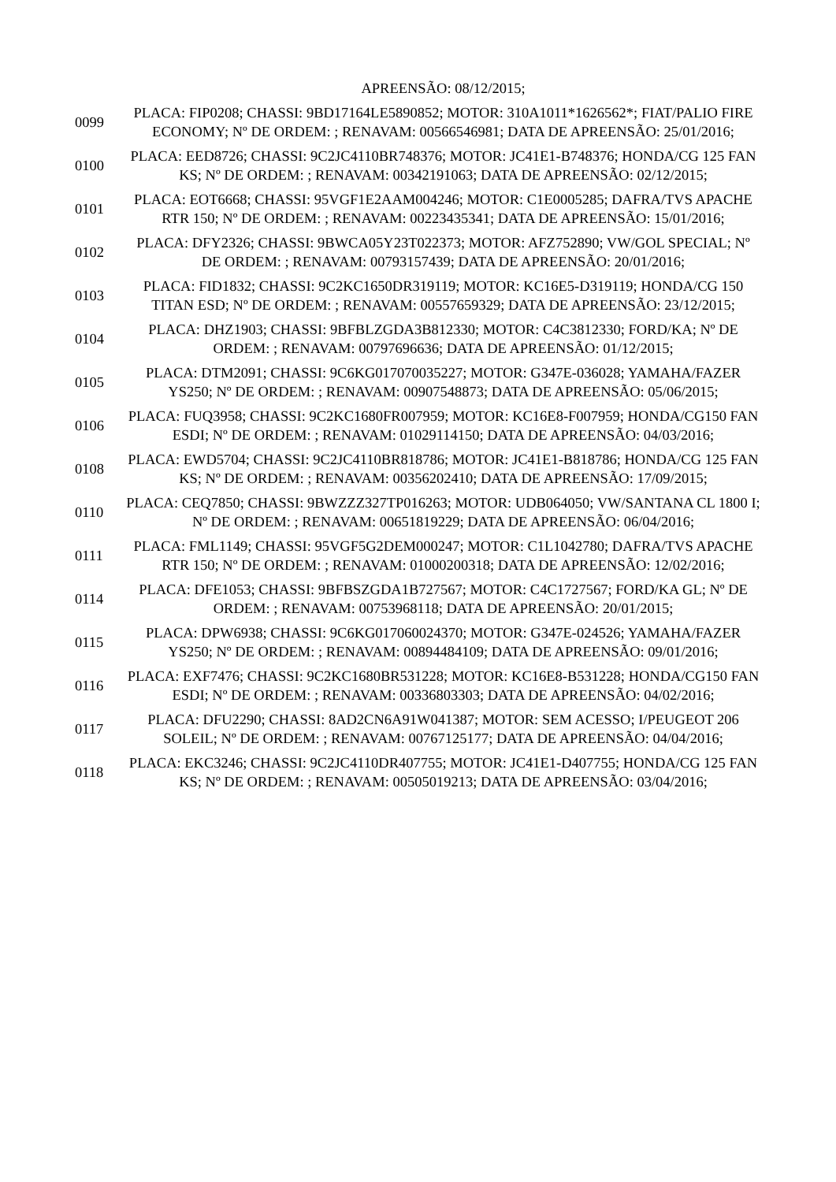| | APREENSÃO: 08/12/2015; |
| 0099 | PLACA: FIP0208; CHASSI: 9BD17164LE5890852; MOTOR: 310A1011*1626562*; FIAT/PALIO FIRE ECONOMY; Nº DE ORDEM: ; RENAVAM: 00566546981; DATA DE APREENSÃO: 25/01/2016; |
| 0100 | PLACA: EED8726; CHASSI: 9C2JC4110BR748376; MOTOR: JC41E1-B748376; HONDA/CG 125 FAN KS; Nº DE ORDEM: ; RENAVAM: 00342191063; DATA DE APREENSÃO: 02/12/2015; |
| 0101 | PLACA: EOT6668; CHASSI: 95VGF1E2AAM004246; MOTOR: C1E0005285; DAFRA/TVS APACHE RTR 150; Nº DE ORDEM: ; RENAVAM: 00223435341; DATA DE APREENSÃO: 15/01/2016; |
| 0102 | PLACA: DFY2326; CHASSI: 9BWCA05Y23T022373; MOTOR: AFZ752890; VW/GOL SPECIAL; Nº DE ORDEM: ; RENAVAM: 00793157439; DATA DE APREENSÃO: 20/01/2016; |
| 0103 | PLACA: FID1832; CHASSI: 9C2KC1650DR319119; MOTOR: KC16E5-D319119; HONDA/CG 150 TITAN ESD; Nº DE ORDEM: ; RENAVAM: 00557659329; DATA DE APREENSÃO: 23/12/2015; |
| 0104 | PLACA: DHZ1903; CHASSI: 9BFBLZGDA3B812330; MOTOR: C4C3812330; FORD/KA; Nº DE ORDEM: ; RENAVAM: 00797696636; DATA DE APREENSÃO: 01/12/2015; |
| 0105 | PLACA: DTM2091; CHASSI: 9C6KG017070035227; MOTOR: G347E-036028; YAMAHA/FAZER YS250; Nº DE ORDEM: ; RENAVAM: 00907548873; DATA DE APREENSÃO: 05/06/2015; |
| 0106 | PLACA: FUQ3958; CHASSI: 9C2KC1680FR007959; MOTOR: KC16E8-F007959; HONDA/CG150 FAN ESDI; Nº DE ORDEM: ; RENAVAM: 01029114150; DATA DE APREENSÃO: 04/03/2016; |
| 0108 | PLACA: EWD5704; CHASSI: 9C2JC4110BR818786; MOTOR: JC41E1-B818786; HONDA/CG 125 FAN KS; Nº DE ORDEM: ; RENAVAM: 00356202410; DATA DE APREENSÃO: 17/09/2015; |
| 0110 | PLACA: CEQ7850; CHASSI: 9BWZZZ327TP016263; MOTOR: UDB064050; VW/SANTANA CL 1800 I; Nº DE ORDEM: ; RENAVAM: 00651819229; DATA DE APREENSÃO: 06/04/2016; |
| 0111 | PLACA: FML1149; CHASSI: 95VGF5G2DEM000247; MOTOR: C1L1042780; DAFRA/TVS APACHE RTR 150; Nº DE ORDEM: ; RENAVAM: 01000200318; DATA DE APREENSÃO: 12/02/2016; |
| 0114 | PLACA: DFE1053; CHASSI: 9BFBSZGDA1B727567; MOTOR: C4C1727567; FORD/KA GL; Nº DE ORDEM: ; RENAVAM: 00753968118; DATA DE APREENSÃO: 20/01/2015; |
| 0115 | PLACA: DPW6938; CHASSI: 9C6KG017060024370; MOTOR: G347E-024526; YAMAHA/FAZER YS250; Nº DE ORDEM: ; RENAVAM: 00894484109; DATA DE APREENSÃO: 09/01/2016; |
| 0116 | PLACA: EXF7476; CHASSI: 9C2KC1680BR531228; MOTOR: KC16E8-B531228; HONDA/CG150 FAN ESDI; Nº DE ORDEM: ; RENAVAM: 00336803303; DATA DE APREENSÃO: 04/02/2016; |
| 0117 | PLACA: DFU2290; CHASSI: 8AD2CN6A91W041387; MOTOR: SEM ACESSO; I/PEUGEOT 206 SOLEIL; Nº DE ORDEM: ; RENAVAM: 00767125177; DATA DE APREENSÃO: 04/04/2016; |
| 0118 | PLACA: EKC3246; CHASSI: 9C2JC4110DR407755; MOTOR: JC41E1-D407755; HONDA/CG 125 FAN KS; Nº DE ORDEM: ; RENAVAM: 00505019213; DATA DE APREENSÃO: 03/04/2016; |